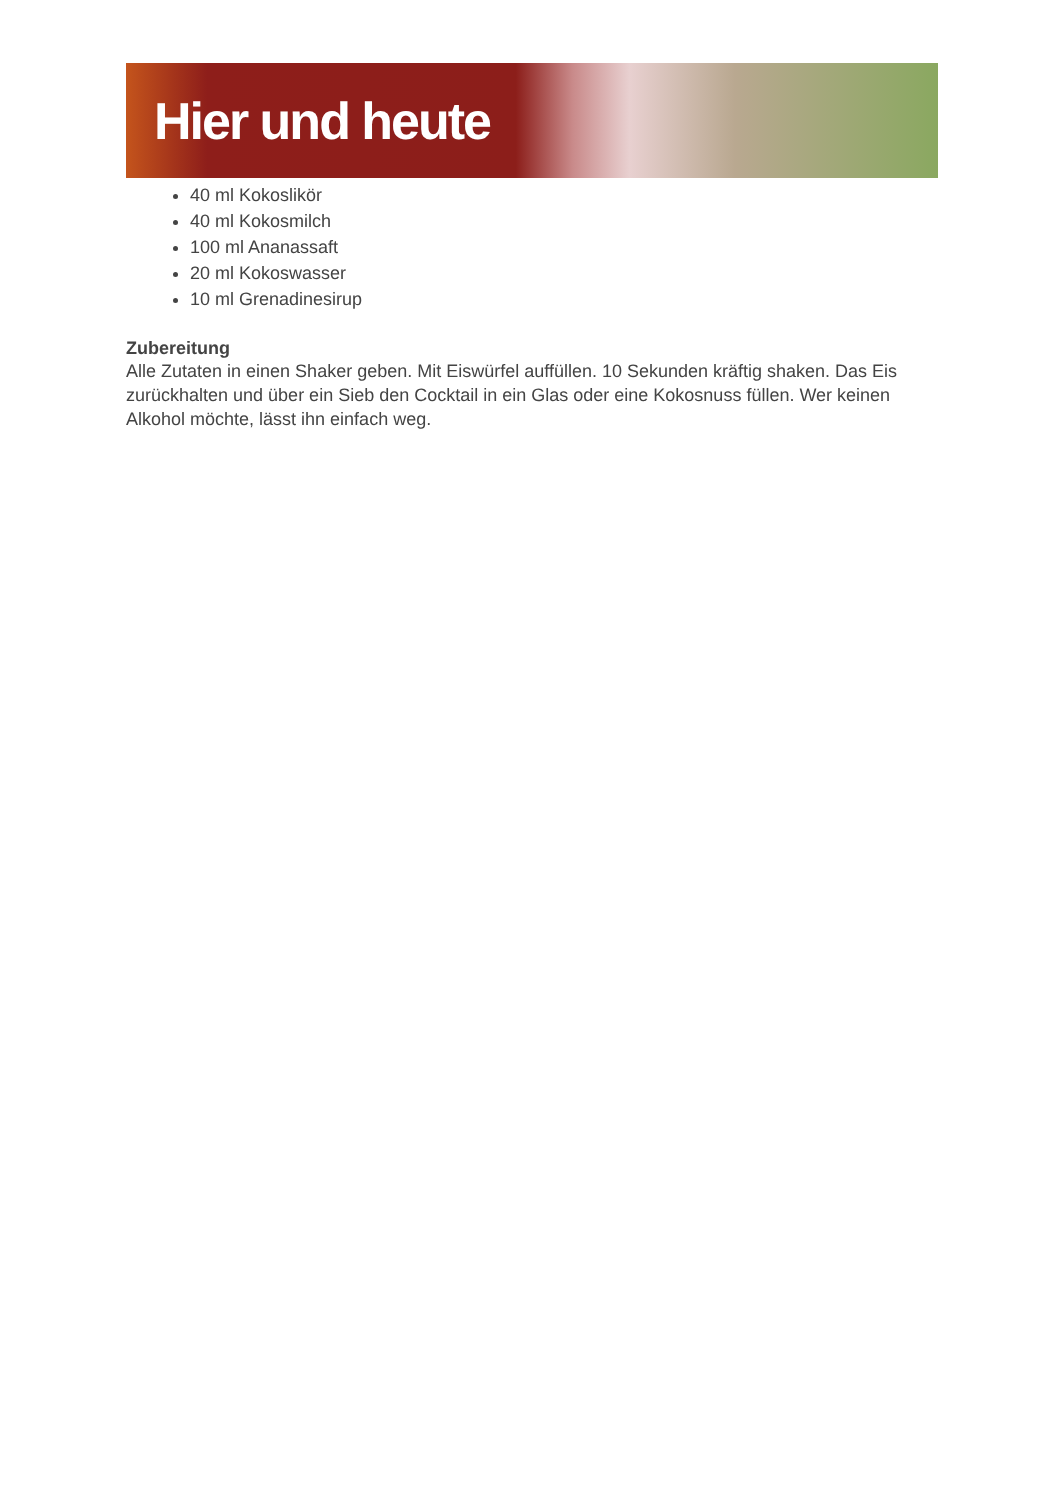Hier und heute
40 ml Kokoslikör
40 ml Kokosmilch
100 ml Ananassaft
20 ml Kokoswasser
10 ml Grenadinesirup
Zubereitung
Alle Zutaten in einen Shaker geben. Mit Eiswürfel auffüllen. 10 Sekunden kräftig shaken. Das Eis zurückhalten und über ein Sieb den Cocktail in ein Glas oder eine Kokosnuss füllen. Wer keinen Alkohol möchte, lässt ihn einfach weg.